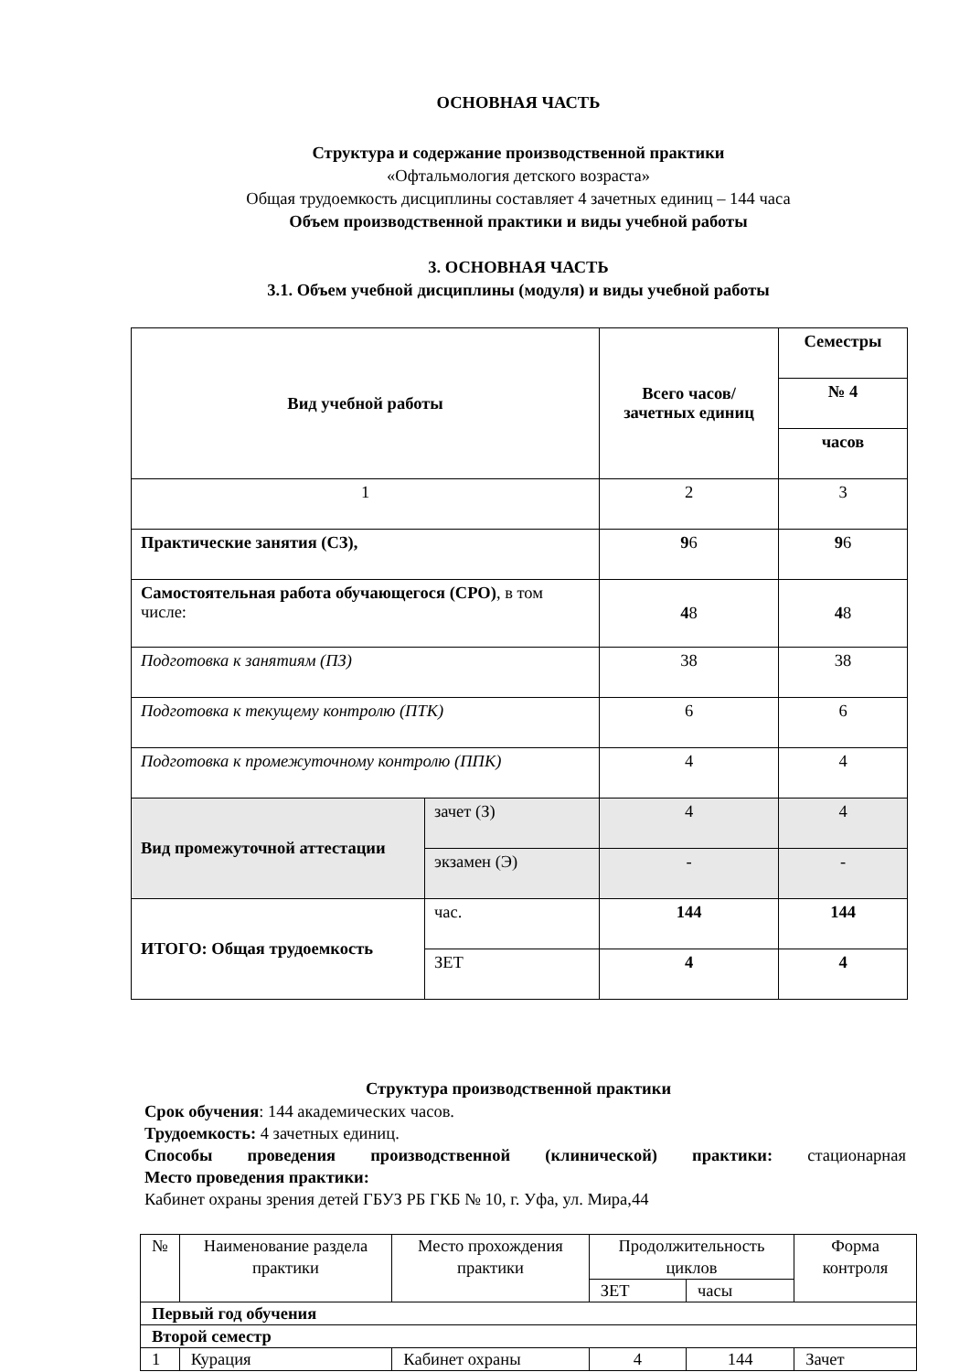ОСНОВНАЯ ЧАСТЬ
Структура и содержание производственной практики
«Офтальмология детского возраста»
Общая трудоемкость дисциплины составляет 4 зачетных единиц – 144 часа
Объем производственной практики и виды учебной работы
3. ОСНОВНАЯ ЧАСТЬ
3.1. Объем учебной дисциплины (модуля) и виды учебной работы
| Вид учебной работы | | Всего часов/ зачетных единиц | Семестры |
| | | | № 4 |
| | | | часов |
| 1 | | 2 | 3 |
| Практические занятия (СЗ), | | 9 6 | 9 6 |
| Самостоятельная работа обучающегося (СРО) , в том числе: | | 4 8 | 4 8 |
| Подготовка к занятиям (ПЗ) | | 38 | 38 |
| Подготовка к текущему контролю (ПТК) | | 6 | 6 |
| Подготовка к промежуточному контролю (ППК) | | 4 | 4 |
| Вид промежуточной аттестации | зачет (З) | 4 | 4 |
| | экзамен (Э) | - | - |
| ИТОГО: Общая трудоемкость | час. | 144 | 144 |
| | ЗЕТ | 4 | 4 |
Структура производственной практики
Срок обучения: 144 академических часов.
Трудоемкость: 4 зачетных единиц.
Способы проведения производственной (клинической) практики: стационарная
Место проведения практики:
Кабинет охраны зрения детей ГБУЗ РБ ГКБ № 10, г. Уфа, ул. Мира,44
| № | Наименование раздела практики | Место прохождения практики | Продолжительность циклов | | Форма контроля |
| | | | ЗЕТ | часы | |
| Первый год обучения | | | | | |
| Второй семестр | | | | | |
| 1 | Курация | Кабинет охраны | 4 | 144 | Зачет |